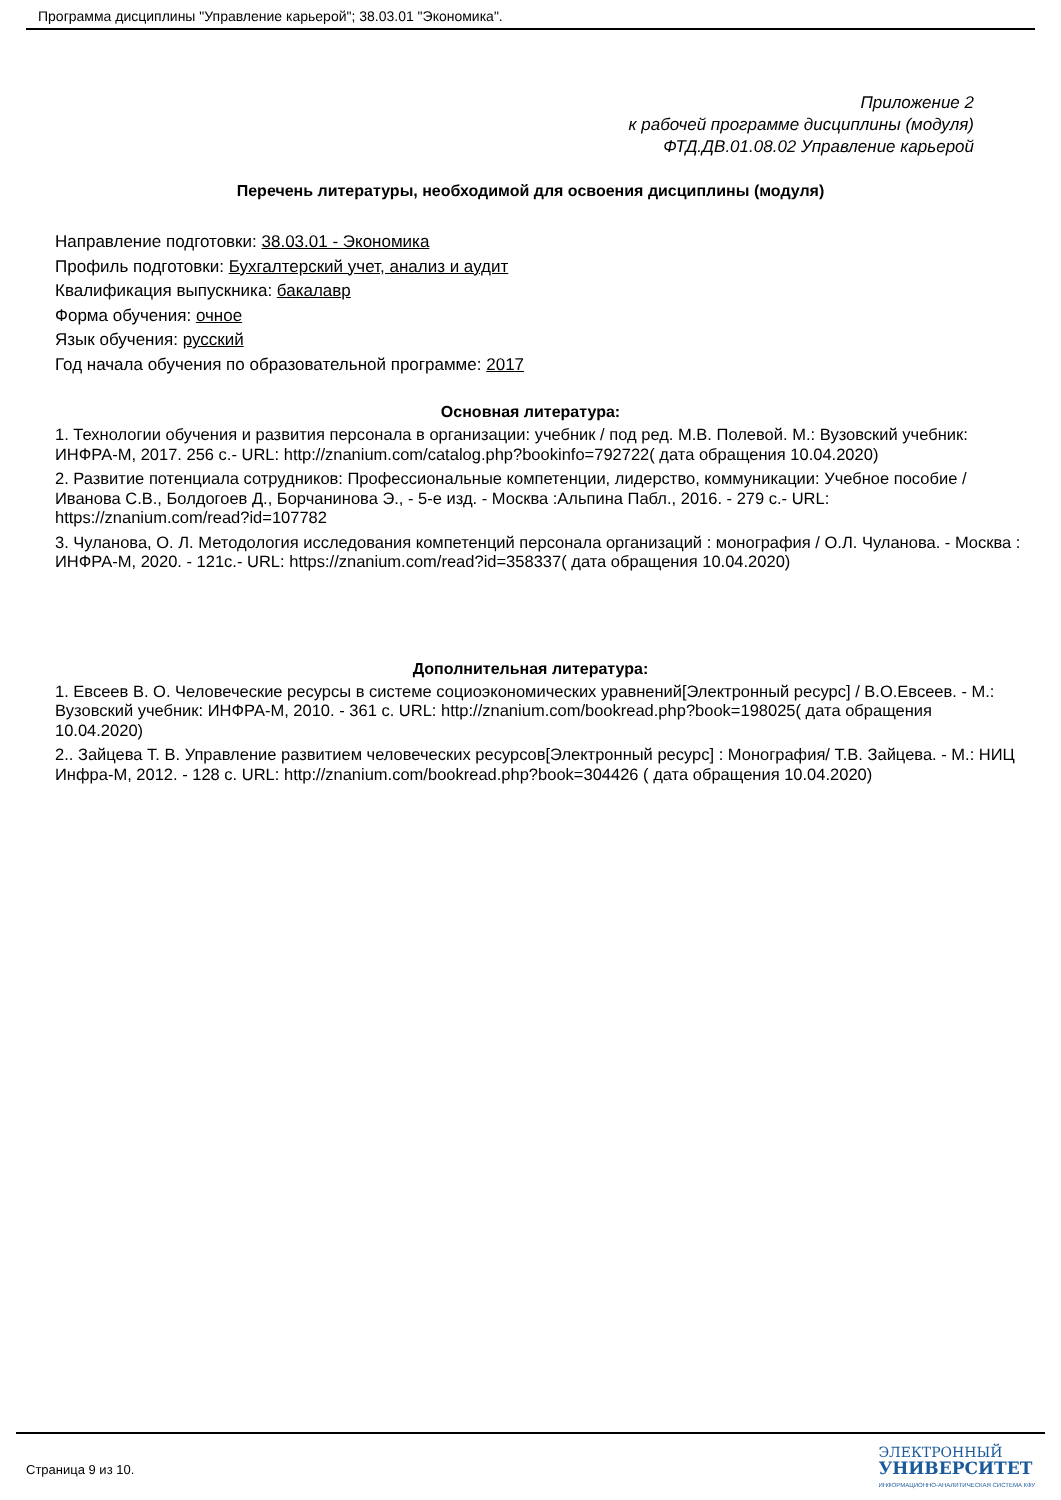Программа дисциплины "Управление карьерой"; 38.03.01 "Экономика".
Приложение 2
к рабочей программе дисциплины (модуля)
ФТД.ДВ.01.08.02 Управление карьерой
Перечень литературы, необходимой для освоения дисциплины (модуля)
Направление подготовки: 38.03.01 - Экономика
Профиль подготовки: Бухгалтерский учет, анализ и аудит
Квалификация выпускника: бакалавр
Форма обучения: очное
Язык обучения: русский
Год начала обучения по образовательной программе: 2017
Основная литература:
1. Технологии обучения и развития персонала в организации: учебник / под ред. М.В. Полевой. М.: Вузовский учебник: ИНФРА-М, 2017. 256 с.- URL: http://znanium.com/catalog.php?bookinfo=792722( дата обращения 10.04.2020)
2. Развитие потенциала сотрудников: Профессиональные компетенции, лидерство, коммуникации: Учебное пособие / Иванова С.В., Болдогоев Д., Борчанинова Э., - 5-е изд. - Москва :Альпина Пабл., 2016. - 279 с.- URL: https://znanium.com/read?id=107782
3. Чуланова, О. Л. Методология исследования компетенций персонала организаций : монография / О.Л. Чуланова. - Москва : ИНФРА-М, 2020. - 121с.- URL: https://znanium.com/read?id=358337( дата обращения 10.04.2020)
Дополнительная литература:
1. Евсеев В. О. Человеческие ресурсы в системе социоэкономических уравнений[Электронный ресурс] / В.О.Евсеев. - М.: Вузовский учебник: ИНФРА-М, 2010. - 361 с. URL: http://znanium.com/bookread.php?book=198025( дата обращения 10.04.2020)
2.. Зайцева Т. В. Управление развитием человеческих ресурсов[Электронный ресурс] : Монография/ Т.В. Зайцева. - М.: НИЦ Инфра-М, 2012. - 128 с. URL: http://znanium.com/bookread.php?book=304426 ( дата обращения 10.04.2020)
Страница 9 из 10.
ЭЛЕКТРОННЫЙ
УНИВЕРСИТЕТ
ИНФОРМАЦИОННО-АНАЛИТИЧЕСКАЯ СИСТЕМА КФУ